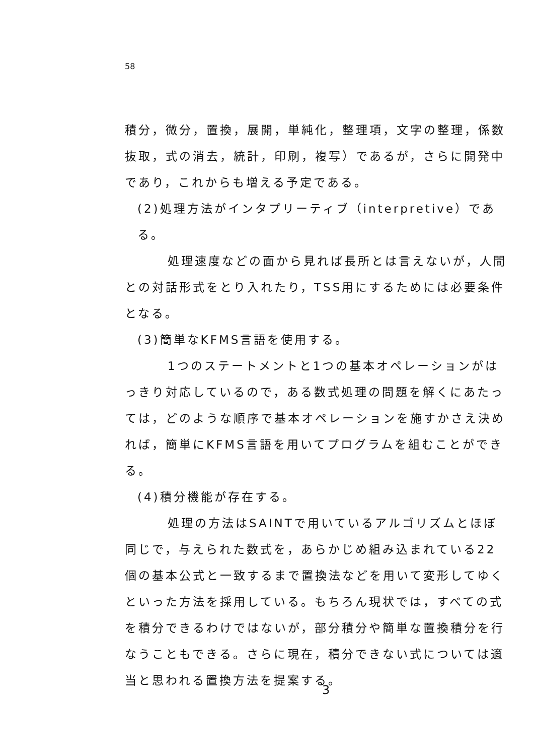58
積分，微分，置換，展開，単純化，整理項，文字の整理，係数抜取，式の消去，統計，印刷，複写）であるが，さらに開発中であり，これからも増える予定である。
(2)処理方法がインタプリーティブ（interpretive）である。
処理速度などの面から見れば長所とは言えないが，人間との対話形式をとり入れたり，TSS用にするためには必要条件となる。
(3)簡単なKFMS言語を使用する。
1つのステートメントと1つの基本オペレーションがはっきり対応しているので，ある数式処理の問題を解くにあたっては，どのような順序で基本オペレーションを施すかさえ決めれば，簡単にKFMS言語を用いてプログラムを組むことができる。
(4)積分機能が存在する。
処理の方法はSAINTで用いているアルゴリズムとほぼ同じで，与えられた数式を，あらかじめ組み込まれている22個の基本公式と一致するまで置換法などを用いて変形してゆくといった方法を採用している。もちろん現状では，すべての式を積分できるわけではないが，部分積分や簡単な置換積分を行なうこともできる。さらに現在，積分できない式については適当と思われる置換方法を提案する。
3